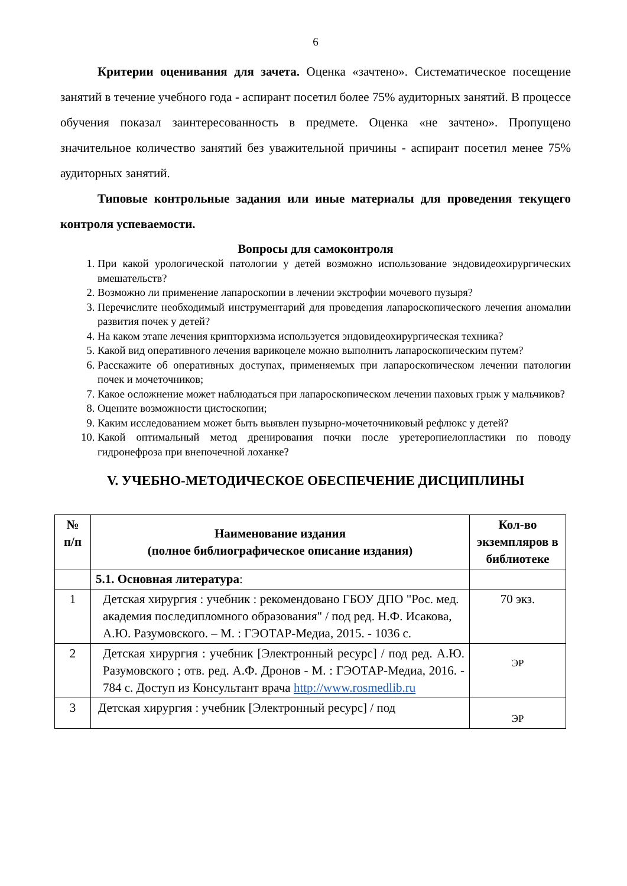6
Критерии оценивания для зачета. Оценка «зачтено». Систематическое посещение занятий в течение учебного года - аспирант посетил более 75% аудиторных занятий. В процессе обучения показал заинтересованность в предмете. Оценка «не зачтено». Пропущено значительное количество занятий без уважительной причины - аспирант посетил менее 75% аудиторных занятий.
Типовые контрольные задания или иные материалы для проведения текущего контроля успеваемости.
Вопросы для самоконтроля
1. При какой урологической патологии у детей возможно использование эндовидеохирургических вмешательств?
2. Возможно ли применение лапароскопии в лечении экстрофии мочевого пузыря?
3. Перечислите необходимый инструментарий для проведения лапароскопического лечения аномалии развития почек у детей?
4. На каком этапе лечения крипторхизма используется эндовидеохирургическая техника?
5. Какой вид оперативного лечения варикоцеле можно выполнить лапароскопическим путем?
6. Расскажите об оперативных доступах, применяемых при лапароскопическом лечении патологии почек и мочеточников;
7. Какое осложнение может наблюдаться при лапароскопическом лечении паховых грыж у мальчиков?
8. Оцените возможности цистоскопии;
9. Каким исследованием может быть выявлен пузырно-мочеточниковый рефлюкс у детей?
10. Какой оптимальный метод дренирования почки после уретеропиелопластики по поводу гидронефроза при внепочечной лоханке?
V. УЧЕБНО-МЕТОДИЧЕСКОЕ ОБЕСПЕЧЕНИЕ ДИСЦИПЛИНЫ
| № п/п | Наименование издания (полное библиографическое описание издания) | Кол-во экземпляров в библиотеке |
| --- | --- | --- |
| | 5.1. Основная литература : | |
| 1 | Детская хирургия : учебник : рекомендовано ГБОУ ДПО "Рос. мед. академия последипломного образования" / под ред. Н.Ф. Исакова, А.Ю. Разумовского. – М. : ГЭОТАР-Медиа, 2015. - 1036 с. | 70 экз. |
| 2 | Детская хирургия : учебник [Электронный ресурс] / под ред. А.Ю. Разумовского ; отв. ред. А.Ф. Дронов - М. : ГЭОТАР-Медиа, 2016. - 784 с. Доступ из Консультант врача http://www.rosmedlib.ru | ЭР |
| 3 | Детская хирургия : учебник [Электронный ресурс] / под | ЭР |